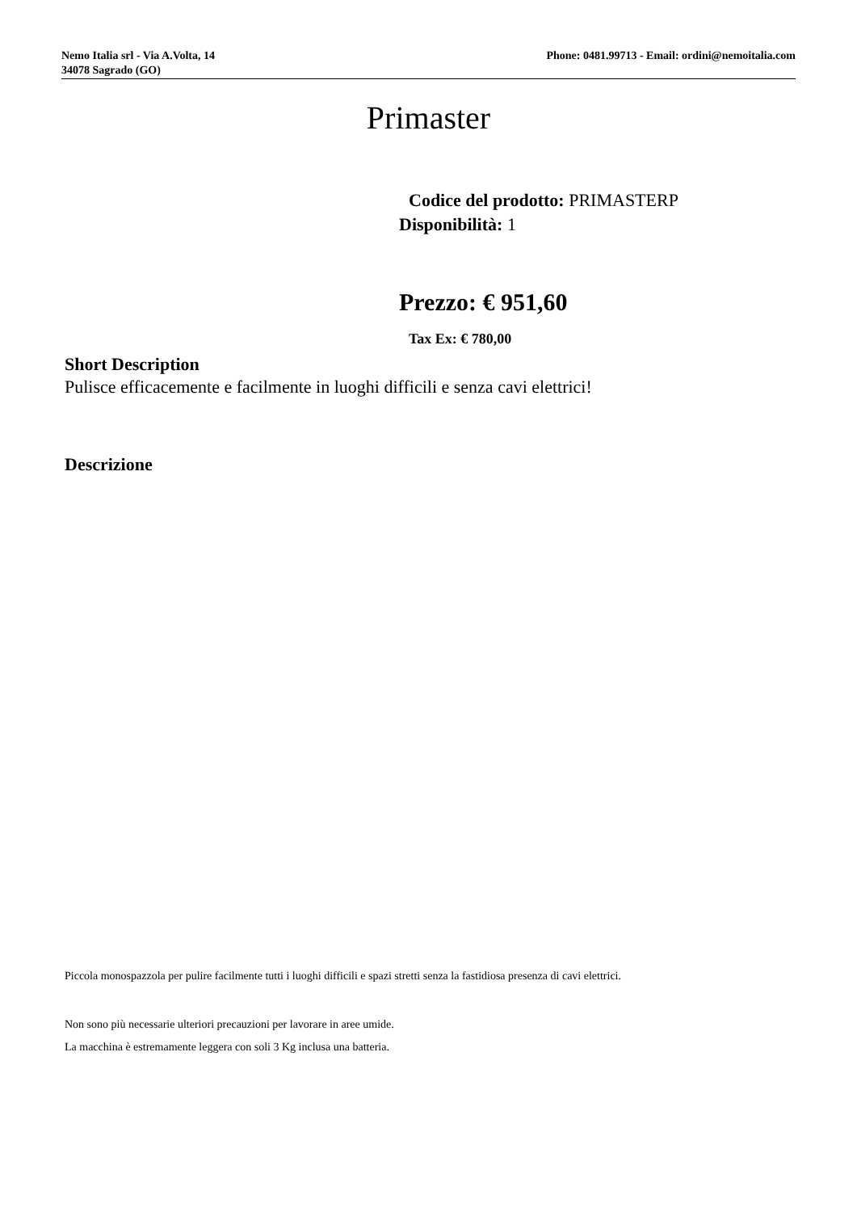Nemo Italia srl - Via A.Volta, 14
34078 Sagrado (GO)
Phone: 0481.99713 - Email: ordini@nemoitalia.com
Primaster
Codice del prodotto: PRIMASTERP
Disponibilità: 1
Prezzo: € 951,60
Tax Ex: € 780,00
Short Description
Pulisce efficacemente e facilmente in luoghi difficili e senza cavi elettrici!
Descrizione
Piccola monospazzola per pulire facilmente tutti i luoghi difficili e spazi stretti senza la fastidiosa presenza di cavi elettrici.
Non sono più necessarie ulteriori precauzioni per lavorare in aree umide.
La macchina è estremamente leggera con soli 3 Kg inclusa una batteria.